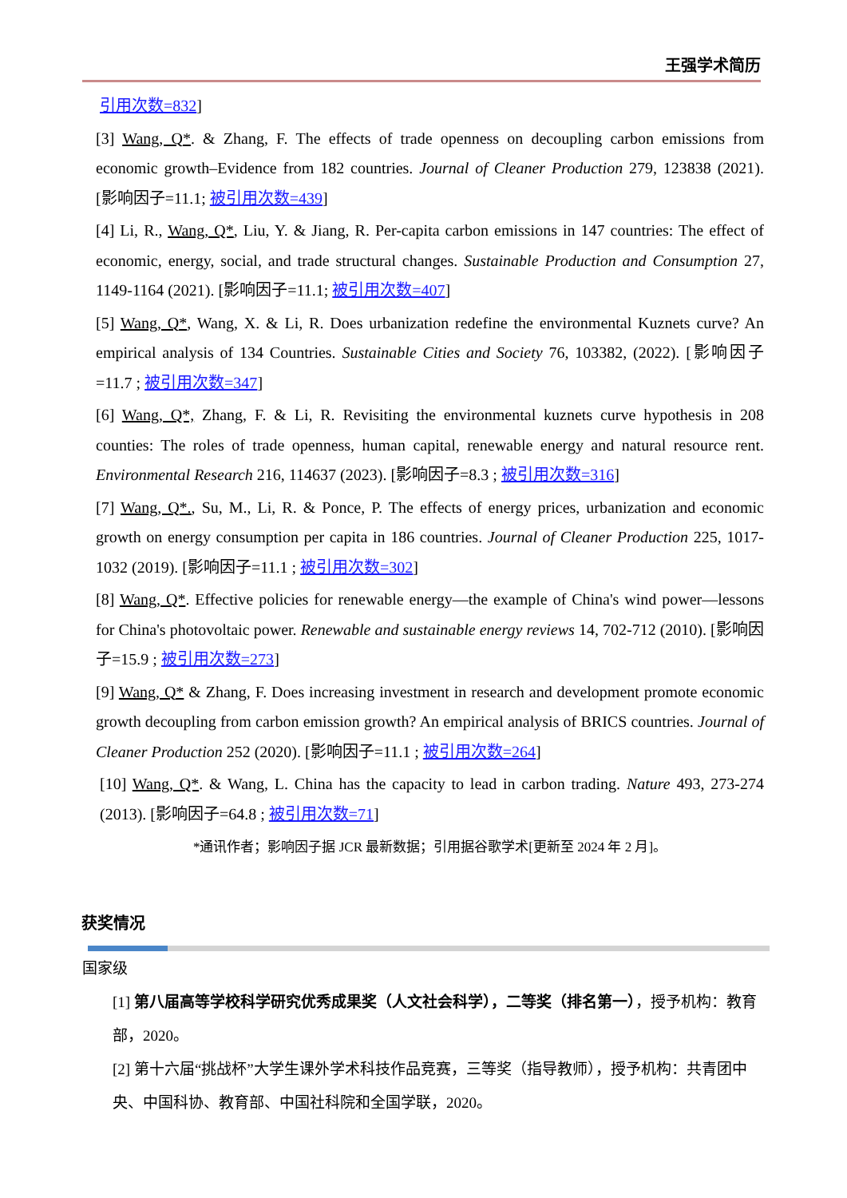王强学术简历
引用次数=832]
[3] Wang, Q*. & Zhang, F. The effects of trade openness on decoupling carbon emissions from economic growth–Evidence from 182 countries. Journal of Cleaner Production 279, 123838 (2021). [影响因子=11.1; 被引用次数=439]
[4] Li, R., Wang, Q*, Liu, Y. & Jiang, R. Per-capita carbon emissions in 147 countries: The effect of economic, energy, social, and trade structural changes. Sustainable Production and Consumption 27, 1149-1164 (2021). [影响因子=11.1; 被引用次数=407]
[5] Wang, Q*, Wang, X. & Li, R. Does urbanization redefine the environmental Kuznets curve? An empirical analysis of 134 Countries. Sustainable Cities and Society 76, 103382, (2022). [影响因子=11.7 ; 被引用次数=347]
[6] Wang, Q*, Zhang, F. & Li, R. Revisiting the environmental kuznets curve hypothesis in 208 counties: The roles of trade openness, human capital, renewable energy and natural resource rent. Environmental Research 216, 114637 (2023). [影响因子=8.3 ; 被引用次数=316]
[7] Wang, Q*., Su, M., Li, R. & Ponce, P. The effects of energy prices, urbanization and economic growth on energy consumption per capita in 186 countries. Journal of Cleaner Production 225, 1017-1032 (2019). [影响因子=11.1 ; 被引用次数=302]
[8] Wang, Q*. Effective policies for renewable energy—the example of China's wind power—lessons for China's photovoltaic power. Renewable and sustainable energy reviews 14, 702-712 (2010). [影响因子=15.9 ; 被引用次数=273]
[9] Wang, Q* & Zhang, F. Does increasing investment in research and development promote economic growth decoupling from carbon emission growth? An empirical analysis of BRICS countries. Journal of Cleaner Production 252 (2020). [影响因子=11.1 ; 被引用次数=264]
[10] Wang, Q*. & Wang, L. China has the capacity to lead in carbon trading. Nature 493, 273-274 (2013). [影响因子=64.8 ; 被引用次数=71]
*通讯作者；影响因子据 JCR 最新数据；引用据谷歌学术[更新至 2024 年 2 月]。
获奖情况
国家级
[1] 第八届高等学校科学研究优秀成果奖（人文社会科学），二等奖（排名第一），授予机构：教育部，2020。
[2] 第十六届“挑战杯”大学生课外学术科技作品竞赛，三等奖（指导教师），授予机构：共青团中央、中国科协、教育部、中国社科院和全国学联，2020。